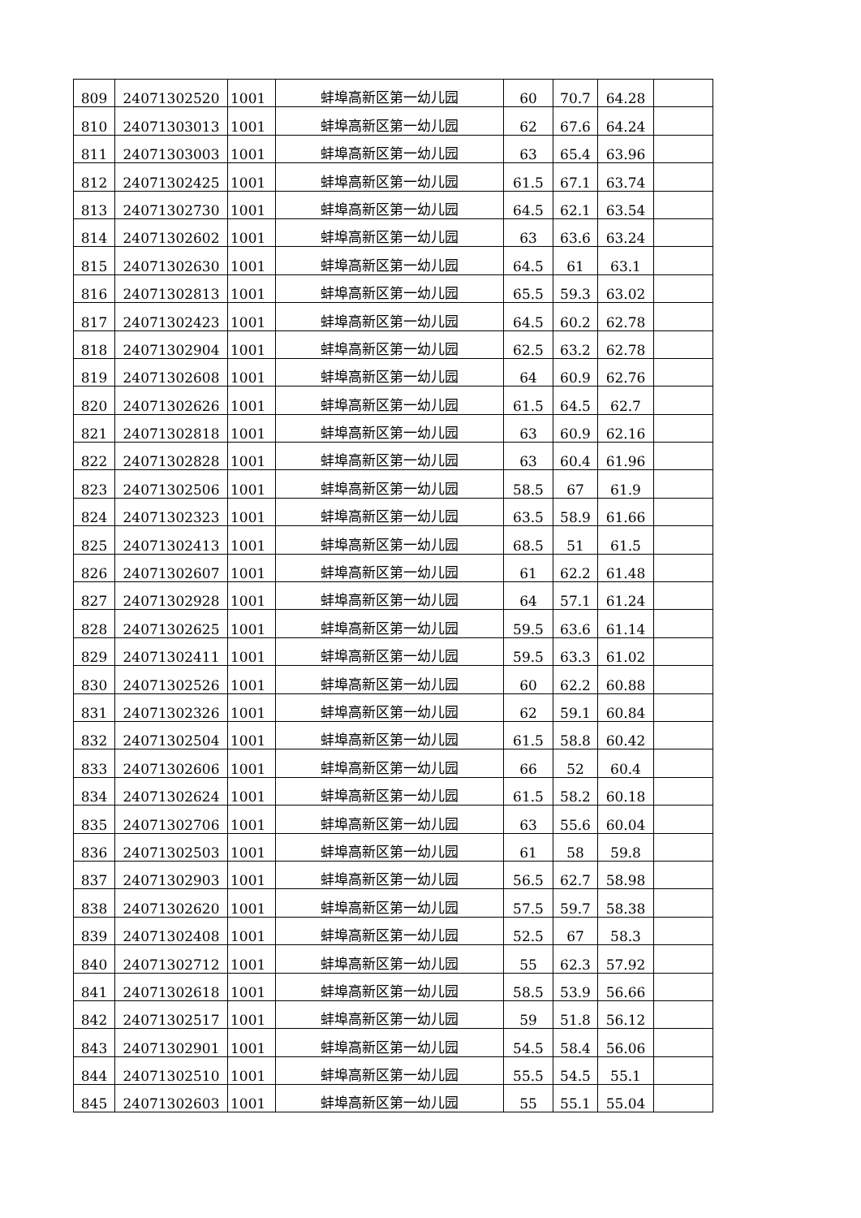| 809 | 24071302520 | 1001 | 蚌埠高新区第一幼儿园 | 60 | 70.7 | 64.28 | |
| 810 | 24071303013 | 1001 | 蚌埠高新区第一幼儿园 | 62 | 67.6 | 64.24 | |
| 811 | 24071303003 | 1001 | 蚌埠高新区第一幼儿园 | 63 | 65.4 | 63.96 | |
| 812 | 24071302425 | 1001 | 蚌埠高新区第一幼儿园 | 61.5 | 67.1 | 63.74 | |
| 813 | 24071302730 | 1001 | 蚌埠高新区第一幼儿园 | 64.5 | 62.1 | 63.54 | |
| 814 | 24071302602 | 1001 | 蚌埠高新区第一幼儿园 | 63 | 63.6 | 63.24 | |
| 815 | 24071302630 | 1001 | 蚌埠高新区第一幼儿园 | 64.5 | 61 | 63.1 | |
| 816 | 24071302813 | 1001 | 蚌埠高新区第一幼儿园 | 65.5 | 59.3 | 63.02 | |
| 817 | 24071302423 | 1001 | 蚌埠高新区第一幼儿园 | 64.5 | 60.2 | 62.78 | |
| 818 | 24071302904 | 1001 | 蚌埠高新区第一幼儿园 | 62.5 | 63.2 | 62.78 | |
| 819 | 24071302608 | 1001 | 蚌埠高新区第一幼儿园 | 64 | 60.9 | 62.76 | |
| 820 | 24071302626 | 1001 | 蚌埠高新区第一幼儿园 | 61.5 | 64.5 | 62.7 | |
| 821 | 24071302818 | 1001 | 蚌埠高新区第一幼儿园 | 63 | 60.9 | 62.16 | |
| 822 | 24071302828 | 1001 | 蚌埠高新区第一幼儿园 | 63 | 60.4 | 61.96 | |
| 823 | 24071302506 | 1001 | 蚌埠高新区第一幼儿园 | 58.5 | 67 | 61.9 | |
| 824 | 24071302323 | 1001 | 蚌埠高新区第一幼儿园 | 63.5 | 58.9 | 61.66 | |
| 825 | 24071302413 | 1001 | 蚌埠高新区第一幼儿园 | 68.5 | 51 | 61.5 | |
| 826 | 24071302607 | 1001 | 蚌埠高新区第一幼儿园 | 61 | 62.2 | 61.48 | |
| 827 | 24071302928 | 1001 | 蚌埠高新区第一幼儿园 | 64 | 57.1 | 61.24 | |
| 828 | 24071302625 | 1001 | 蚌埠高新区第一幼儿园 | 59.5 | 63.6 | 61.14 | |
| 829 | 24071302411 | 1001 | 蚌埠高新区第一幼儿园 | 59.5 | 63.3 | 61.02 | |
| 830 | 24071302526 | 1001 | 蚌埠高新区第一幼儿园 | 60 | 62.2 | 60.88 | |
| 831 | 24071302326 | 1001 | 蚌埠高新区第一幼儿园 | 62 | 59.1 | 60.84 | |
| 832 | 24071302504 | 1001 | 蚌埠高新区第一幼儿园 | 61.5 | 58.8 | 60.42 | |
| 833 | 24071302606 | 1001 | 蚌埠高新区第一幼儿园 | 66 | 52 | 60.4 | |
| 834 | 24071302624 | 1001 | 蚌埠高新区第一幼儿园 | 61.5 | 58.2 | 60.18 | |
| 835 | 24071302706 | 1001 | 蚌埠高新区第一幼儿园 | 63 | 55.6 | 60.04 | |
| 836 | 24071302503 | 1001 | 蚌埠高新区第一幼儿园 | 61 | 58 | 59.8 | |
| 837 | 24071302903 | 1001 | 蚌埠高新区第一幼儿园 | 56.5 | 62.7 | 58.98 | |
| 838 | 24071302620 | 1001 | 蚌埠高新区第一幼儿园 | 57.5 | 59.7 | 58.38 | |
| 839 | 24071302408 | 1001 | 蚌埠高新区第一幼儿园 | 52.5 | 67 | 58.3 | |
| 840 | 24071302712 | 1001 | 蚌埠高新区第一幼儿园 | 55 | 62.3 | 57.92 | |
| 841 | 24071302618 | 1001 | 蚌埠高新区第一幼儿园 | 58.5 | 53.9 | 56.66 | |
| 842 | 24071302517 | 1001 | 蚌埠高新区第一幼儿园 | 59 | 51.8 | 56.12 | |
| 843 | 24071302901 | 1001 | 蚌埠高新区第一幼儿园 | 54.5 | 58.4 | 56.06 | |
| 844 | 24071302510 | 1001 | 蚌埠高新区第一幼儿园 | 55.5 | 54.5 | 55.1 | |
| 845 | 24071302603 | 1001 | 蚌埠高新区第一幼儿园 | 55 | 55.1 | 55.04 | |